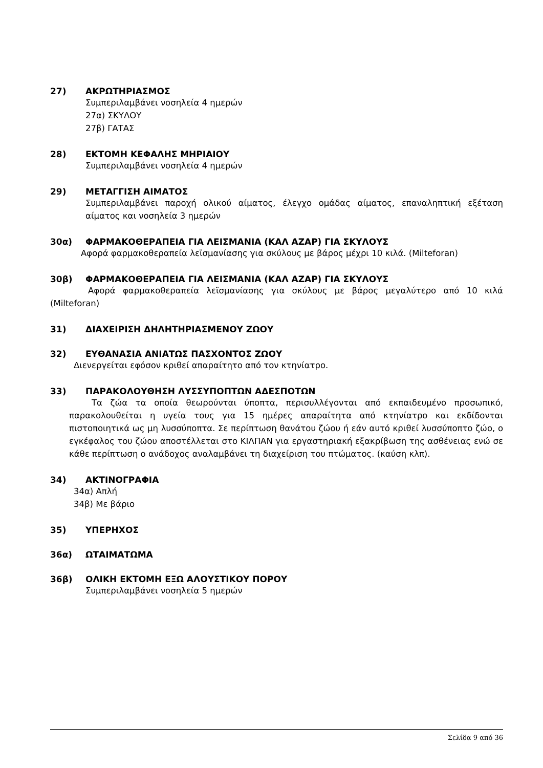27) ΑΚΡΩΤΗΡΙΑΣΜΟΣ
Συμπεριλαμβάνει νοσηλεία 4 ημερών
27α) ΣΚΥΛΟΥ
27β) ΓΑΤΑΣ
28) ΕΚΤΟΜΗ ΚΕΦΑΛΗΣ ΜΗΡΙΑΙΟΥ
Συμπεριλαμβάνει νοσηλεία 4 ημερών
29) ΜΕΤΑΓΓΙΣΗ ΑΙΜΑΤΟΣ
Συμπεριλαμβάνει παροχή ολικού αίματος, έλεγχο ομάδας αίματος, επαναληπτική εξέταση αίματος και νοσηλεία 3 ημερών
30α) ΦΑΡΜΑΚΟΘΕΡΑΠΕΙΑ ΓΙΑ ΛΕΙΣΜΑΝΙΑ (ΚΑΛ ΑΖΑΡ) ΓΙΑ ΣΚΥΛΟΥΣ
Αφορά φαρμακοθεραπεία λεϊσμανίασης για σκύλους με βάρος μέχρι 10 κιλά. (Milteforan)
30β) ΦΑΡΜΑΚΟΘΕΡΑΠΕΙΑ ΓΙΑ ΛΕΙΣΜΑΝΙΑ (ΚΑΛ ΑΖΑΡ) ΓΙΑ ΣΚΥΛΟΥΣ
Αφορά φαρμακοθεραπεία λεϊσμανίασης για σκύλους με βάρος μεγαλύτερο από 10 κιλά (Milteforan)
31) ΔΙΑΧΕΙΡΙΣΗ ΔΗΛΗΤΗΡΙΑΣΜΕΝΟΥ ΖΩΟΥ
32) ΕΥΘΑΝΑΣΙΑ ΑΝΙΑΤΩΣ ΠΑΣΧΟΝΤΟΣ ΖΩΟΥ
Διενεργείται εφόσον κριθεί απαραίτητο από τον κτηνίατρο.
33) ΠΑΡΑΚΟΛΟΥΘΗΣΗ ΛΥΣΣΥΠΟΠΤΩΝ ΑΔΕΣΠΟΤΩΝ
Τα ζώα τα οποία θεωρούνται ύποπτα, περισυλλέγονται από εκπαιδευμένο προσωπικό, παρακολουθείται η υγεία τους για 15 ημέρες απαραίτητα από κτηνίατρο και εκδίδονται πιστοποιητικά ως μη λυσσύποπτα. Σε περίπτωση θανάτου ζώου ή εάν αυτό κριθεί λυσσύποπτο ζώο, ο εγκέφαλος του ζώου αποστέλλεται στο ΚΙΛΠΑΝ για εργαστηριακή εξακρίβωση της ασθένειας ενώ σε κάθε περίπτωση ο ανάδοχος αναλαμβάνει τη διαχείριση του πτώματος. (καύση κλπ).
34) ΑΚΤΙΝΟΓΡΑΦΙΑ
34α) Απλή
34β) Με βάριο
35) ΥΠΕΡΗΧΟΣ
36α) ΩΤΑΙΜΑΤΩΜΑ
36β) ΟΛΙΚΗ ΕΚΤΟΜΗ ΕΞΩ ΑΛΟΥΣΤΙΚΟΥ ΠΟΡΟΥ
Συμπεριλαμβάνει νοσηλεία 5 ημερών
Σελίδα 9 από 36